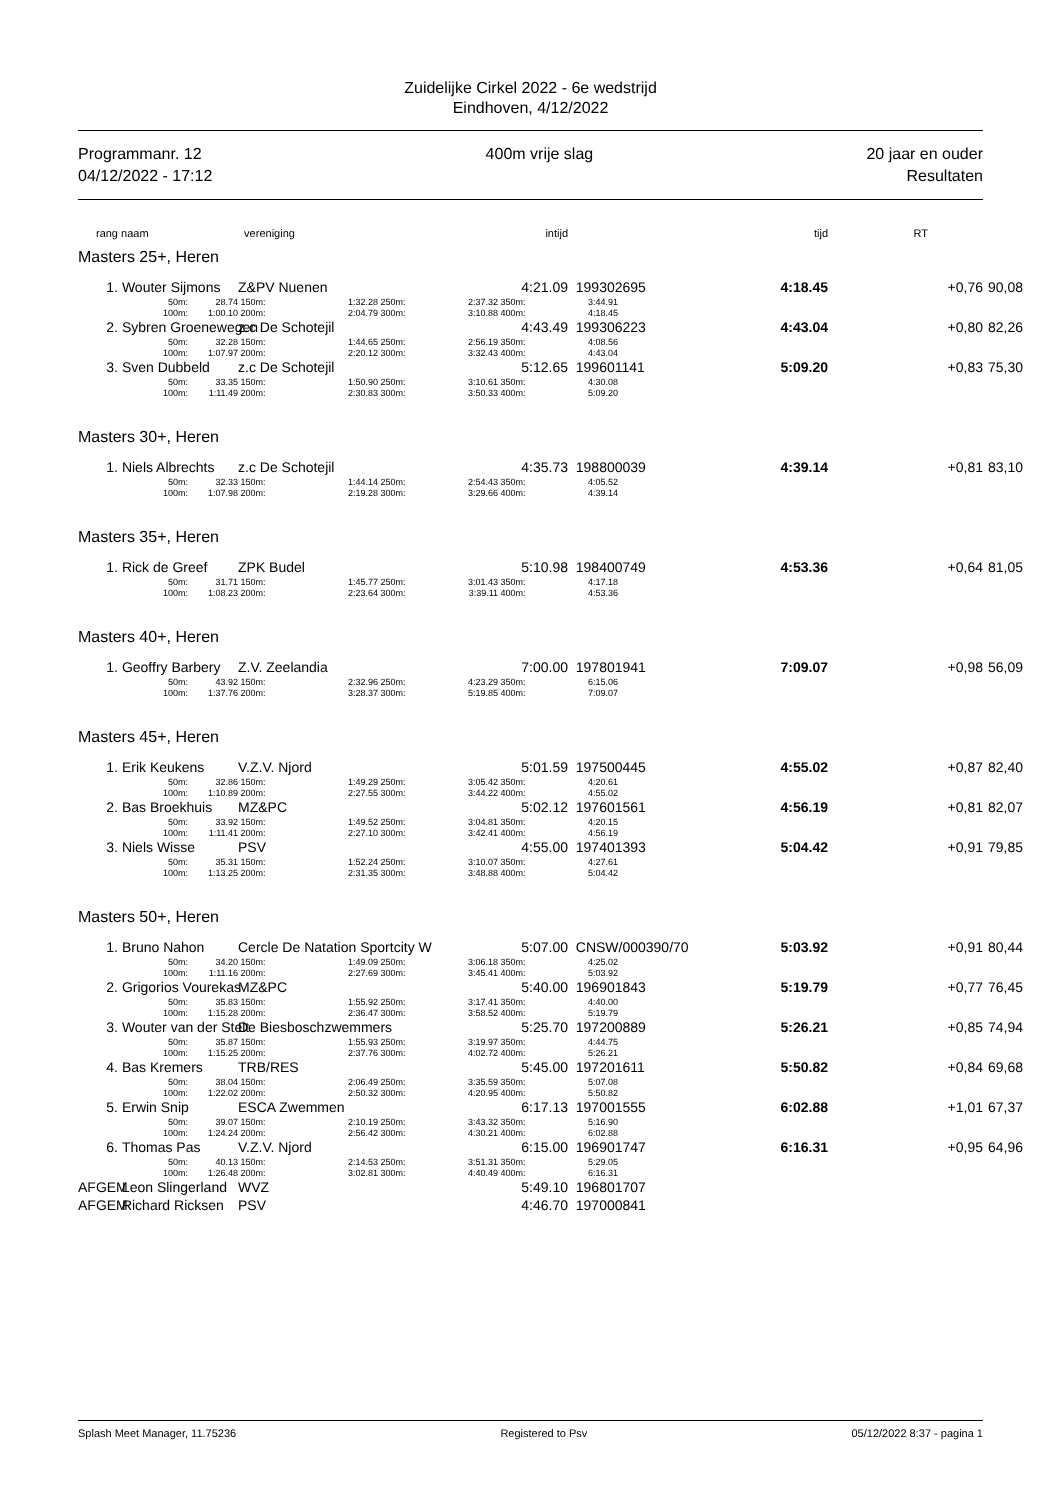Zuidelijke Cirkel 2022 - 6e wedstrijd
Eindhoven, 4/12/2022
Programmanr. 12
04/12/2022 - 17:12
400m vrije slag 20 jaar en ouder
Resultaten
| rang | naam | | vereniging | | | intijd | | | | tijd | RT | | |
| Masters 25+, Heren | | | | | | | | | | | | | |
| 1. | Wouter Sijmons | | Z&PV Nuenen | | | 4:21.09 | | 199302695 | | 4:18.45 | +0,76 | | 90,08 |
| | 50m: | 28.74 | 150m: | 1:32.28 | 250m: | 2:37.32 | 350m: | 3:44.91 | | | | | |
| | 100m: | 1:00.10 | 200m: | 2:04.79 | 300m: | 3:10.88 | 400m: | 4:18.45 | | | | | |
| 2. | Sybren Groenewegen | | z.c De Schotejil | | | 4:43.49 | | 199306223 | | 4:43.04 | +0,80 | | 82,26 |
| | 50m: | 32.28 | 150m: | 1:44.65 | 250m: | 2:56.19 | 350m: | 4:08.56 | | | | | |
| | 100m: | 1:07.97 | 200m: | 2:20.12 | 300m: | 3:32.43 | 400m: | 4:43.04 | | | | | |
| 3. | Sven Dubbeld | | z.c De Schotejil | | | 5:12.65 | | 199601141 | | 5:09.20 | +0,83 | | 75,30 |
| | 50m: | 33.35 | 150m: | 1:50.90 | 250m: | 3:10.61 | 350m: | 4:30.08 | | | | | |
| | 100m: | 1:11.49 | 200m: | 2:30.83 | 300m: | 3:50.33 | 400m: | 5:09.20 | | | | | |
| Masters 30+, Heren | | | | | | | | | | | | | |
| 1. | Niels Albrechts | | z.c De Schotejil | | | 4:35.73 | | 198800039 | | 4:39.14 | +0,81 | | 83,10 |
| | 50m: | 32.33 | 150m: | 1:44.14 | 250m: | 2:54.43 | 350m: | 4:05.52 | | | | | |
| | 100m: | 1:07.98 | 200m: | 2:19.28 | 300m: | 3:29.66 | 400m: | 4:39.14 | | | | | |
| Masters 35+, Heren | | | | | | | | | | | | | |
| 1. | Rick de Greef | | ZPK Budel | | | 5:10.98 | | 198400749 | | 4:53.36 | +0,64 | | 81,05 |
| | 50m: | 31.71 | 150m: | 1:45.77 | 250m: | 3:01.43 | 350m: | 4:17.18 | | | | | |
| | 100m: | 1:08.23 | 200m: | 2:23.64 | 300m: | 3:39.11 | 400m: | 4:53.36 | | | | | |
| Masters 40+, Heren | | | | | | | | | | | | | |
| 1. | Geoffry Barbery | | Z.V. Zeelandia | | | 7:00.00 | | 197801941 | | 7:09.07 | +0,98 | | 56,09 |
| | 50m: | 43.92 | 150m: | 2:32.96 | 250m: | 4:23.29 | 350m: | 6:15.06 | | | | | |
| | 100m: | 1:37.76 | 200m: | 3:28.37 | 300m: | 5:19.85 | 400m: | 7:09.07 | | | | | |
| Masters 45+, Heren | | | | | | | | | | | | | |
| 1. | Erik Keukens | | V.Z.V. Njord | | | 5:01.59 | | 197500445 | | 4:55.02 | +0,87 | | 82,40 |
| | 50m: | 32.86 | 150m: | 1:49.29 | 250m: | 3:05.42 | 350m: | 4:20.61 | | | | | |
| | 100m: | 1:10.89 | 200m: | 2:27.55 | 300m: | 3:44.22 | 400m: | 4:55.02 | | | | | |
| 2. | Bas Broekhuis | | MZ&PC | | | 5:02.12 | | 197601561 | | 4:56.19 | +0,81 | | 82,07 |
| | 50m: | 33.92 | 150m: | 1:49.52 | 250m: | 3:04.81 | 350m: | 4:20.15 | | | | | |
| | 100m: | 1:11.41 | 200m: | 2:27.10 | 300m: | 3:42.41 | 400m: | 4:56.19 | | | | | |
| 3. | Niels Wisse | | PSV | | | 4:55.00 | | 197401393 | | 5:04.42 | +0,91 | | 79,85 |
| | 50m: | 35.31 | 150m: | 1:52.24 | 250m: | 3:10.07 | 350m: | 4:27.61 | | | | | |
| | 100m: | 1:13.25 | 200m: | 2:31.35 | 300m: | 3:48.88 | 400m: | 5:04.42 | | | | | |
| Masters 50+, Heren | | | | | | | | | | | | | |
| 1. | Bruno Nahon | | Cercle De Natation Sportcity W | | | 5:07.00 | | CNSW/000390/70 | | 5:03.92 | +0,91 | | 80,44 |
| | 50m: | 34.20 | 150m: | 1:49.09 | 250m: | 3:06.18 | 350m: | 4:25.02 | | | | | |
| | 100m: | 1:11.16 | 200m: | 2:27.69 | 300m: | 3:45.41 | 400m: | 5:03.92 | | | | | |
| 2. | Grigorios Vourekas | | MZ&PC | | | 5:40.00 | | 196901843 | | 5:19.79 | +0,77 | | 76,45 |
| | 50m: | 35.83 | 150m: | 1:55.92 | 250m: | 3:17.41 | 350m: | 4:40.00 | | | | | |
| | 100m: | 1:15.28 | 200m: | 2:36.47 | 300m: | 3:58.52 | 400m: | 5:19.79 | | | | | |
| 3. | Wouter van der Stelt | | De Biesboschzwemmers | | | 5:25.70 | | 197200889 | | 5:26.21 | +0,85 | | 74,94 |
| | 50m: | 35.87 | 150m: | 1:55.93 | 250m: | 3:19.97 | 350m: | 4:44.75 | | | | | |
| | 100m: | 1:15.25 | 200m: | 2:37.76 | 300m: | 4:02.72 | 400m: | 5:26.21 | | | | | |
| 4. | Bas Kremers | | TRB/RES | | | 5:45.00 | | 197201611 | | 5:50.82 | +0,84 | | 69,68 |
| | 50m: | 38.04 | 150m: | 2:06.49 | 250m: | 3:35.59 | 350m: | 5:07.08 | | | | | |
| | 100m: | 1:22.02 | 200m: | 2:50.32 | 300m: | 4:20.95 | 400m: | 5:50.82 | | | | | |
| 5. | Erwin Snip | | ESCA Zwemmen | | | 6:17.13 | | 197001555 | | 6:02.88 | +1,01 | | 67,37 |
| | 50m: | 39.07 | 150m: | 2:10.19 | 250m: | 3:43.32 | 350m: | 5:16.90 | | | | | |
| | 100m: | 1:24.24 | 200m: | 2:56.42 | 300m: | 4:30.21 | 400m: | 6:02.88 | | | | | |
| 6. | Thomas Pas | | V.Z.V. Njord | | | 6:15.00 | | 196901747 | | 6:16.31 | +0,95 | | 64,96 |
| | 50m: | 40.13 | 150m: | 2:14.53 | 250m: | 3:51.31 | 350m: | 5:29.05 | | | | | |
| | 100m: | 1:26.48 | 200m: | 3:02.81 | 300m: | 4:40.49 | 400m: | 6:16.31 | | | | | |
| AFGEM | Leon Slingerland | | WVZ | | | 5:49.10 | | 196801707 | | | | | |
| AFGEM | Richard Ricksen | | PSV | | | 4:46.70 | | 197000841 | | | | | |
Splash Meet Manager, 11.75236 Registered to Psv 05/12/2022 8:37 - pagina 1